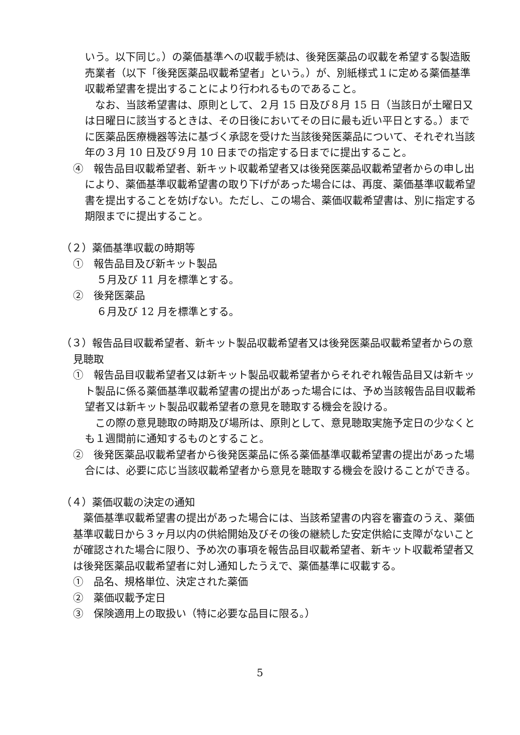いう。以下同じ。）の薬価基準への収載手続は、後発医薬品の収載を希望する製造販売業者（以下「後発医薬品収載希望者」という。）が、別紙様式１に定める薬価基準収載希望書を提出することにより行われるものであること。
　なお、当該希望書は、原則として、２月 15 日及び８月 15 日（当該日が土曜日又は日曜日に該当するときは、その日後においてその日に最も近い平日とする。）までに医薬品医療機器等法に基づく承認を受けた当該後発医薬品について、それぞれ当該年の３月 10 日及び９月 10 日までの指定する日までに提出すること。
④　報告品目収載希望者、新キット収載希望者又は後発医薬品収載希望者からの申し出により、薬価基準収載希望書の取り下げがあった場合には、再度、薬価基準収載希望書を提出することを妨げない。ただし、この場合、薬価収載希望書は、別に指定する期限までに提出すること。
（２）薬価基準収載の時期等
①　報告品目及び新キット製品
５月及び 11 月を標準とする。
②　後発医薬品
６月及び 12 月を標準とする。
（３）報告品目収載希望者、新キット製品収載希望者又は後発医薬品収載希望者からの意見聴取
①　報告品目収載希望者又は新キット製品収載希望者からそれぞれ報告品目又は新キット製品に係る薬価基準収載希望書の提出があった場合には、予め当該報告品目収載希望者又は新キット製品収載希望者の意見を聴取する機会を設ける。
　この際の意見聴取の時期及び場所は、原則として、意見聴取実施予定日の少なくとも１週間前に通知するものとすること。
②　後発医薬品収載希望者から後発医薬品に係る薬価基準収載希望書の提出があった場合には、必要に応じ当該収載希望者から意見を聴取する機会を設けることができる。
（４）薬価収載の決定の通知
　薬価基準収載希望書の提出があった場合には、当該希望書の内容を審査のうえ、薬価基準収載日から３ヶ月以内の供給開始及びその後の継続した安定供給に支障がないことが確認された場合に限り、予め次の事項を報告品目収載希望者、新キット収載希望者又は後発医薬品収載希望者に対し通知したうえで、薬価基準に収載する。
①　品名、規格単位、決定された薬価
②　薬価収載予定日
③　保険適用上の取扱い（特に必要な品目に限る。）
5